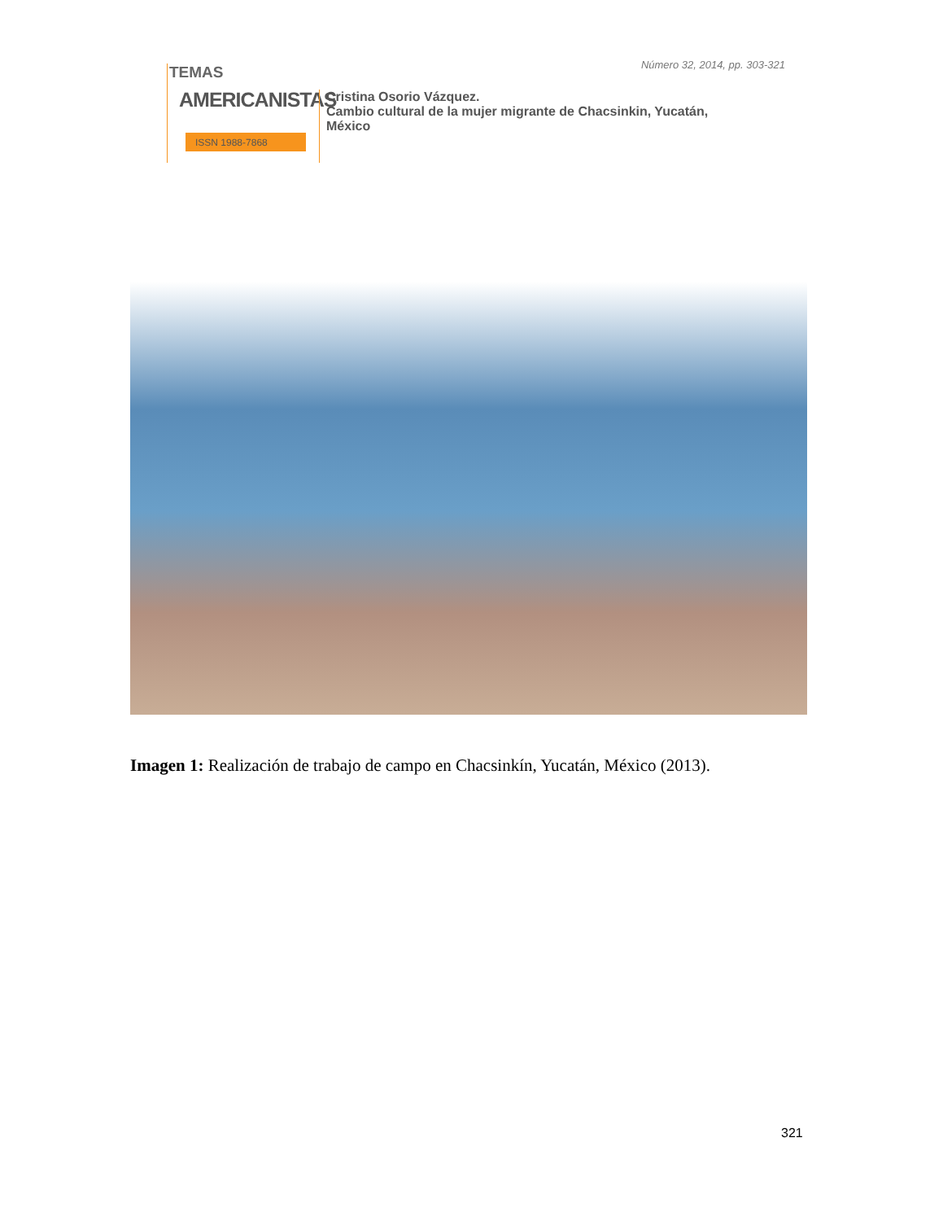Número 32, 2014, pp. 303-321
TEMAS
AMERICANISTAS
ISSN 1988-7868
Cristina Osorio Vázquez.
Cambio cultural de la mujer migrante de Chacsinkin, Yucatán,
México
Imagen 1: Realización de trabajo de campo en Chacsinkín, Yucatán, México (2013).
321